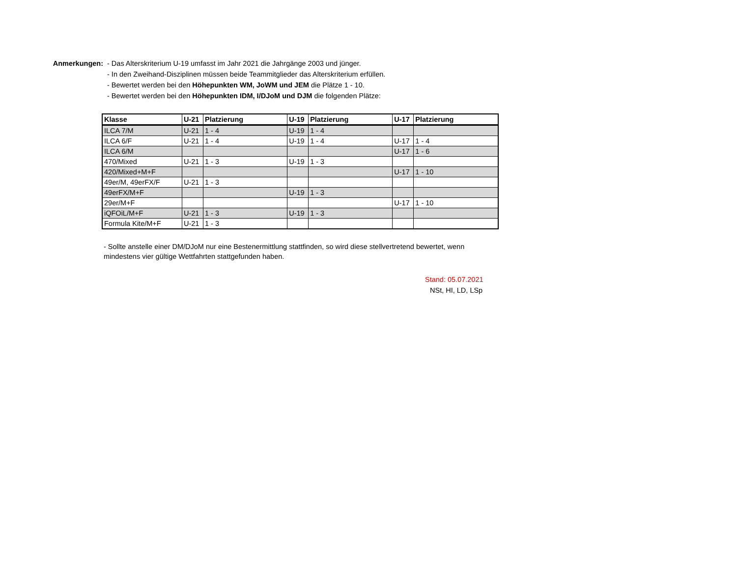Anmerkungen: - Das Alterskriterium U-19 umfasst im Jahr 2021 die Jahrgänge 2003 und jünger.
- In den Zweihand-Disziplinen müssen beide Teammitglieder das Alterskriterium erfüllen.
- Bewertet werden bei den Höhepunkten WM, JoWM und JEM die Plätze 1 - 10.
- Bewertet werden bei den Höhepunkten IDM, I/DJoM und DJM die folgenden Plätze:
| Klasse | U-21 | Platzierung | U-19 | Platzierung | U-17 | Platzierung |
| --- | --- | --- | --- | --- | --- | --- |
| ILCA 7/M | U-21 | 1 - 4 | U-19 | 1 - 4 | | |
| ILCA 6/F | U-21 | 1 - 4 | U-19 | 1 - 4 | U-17 | 1 - 4 |
| ILCA 6/M | | | | | U-17 | 1 - 6 |
| 470/Mixed | U-21 | 1 - 3 | U-19 | 1 - 3 | | |
| 420/Mixed+M+F | | | | | U-17 | 1 - 10 |
| 49er/M, 49erFX/F | U-21 | 1 - 3 | | | | |
| 49erFX/M+F | | | U-19 | 1 - 3 | | |
| 29er/M+F | | | | | U-17 | 1 - 10 |
| iQFOiL/M+F | U-21 | 1 - 3 | U-19 | 1 - 3 | | |
| Formula Kite/M+F | U-21 | 1 - 3 | | | | |
- Sollte anstelle einer DM/DJoM nur eine Bestenermittlung stattfinden, so wird diese stellvertretend bewertet, wenn mindestens vier gültige Wettfahrten stattgefunden haben.
Stand: 05.07.2021
NSt, HI, LD, LSp